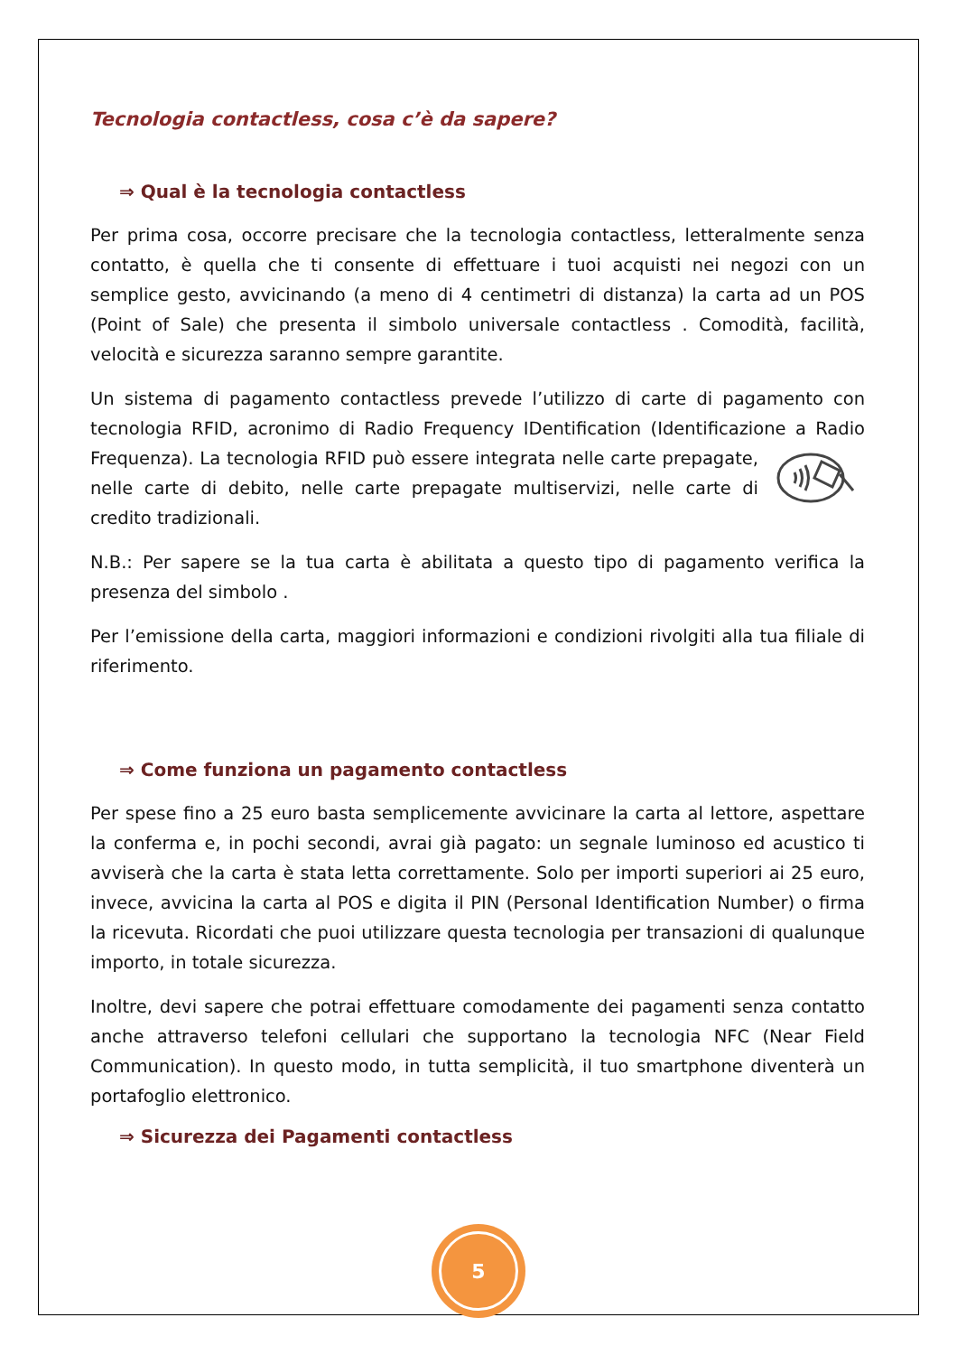Tecnologia contactless, cosa c’è da sapere?
⇒ Qual è la tecnologia contactless
Per prima cosa, occorre precisare che la tecnologia contactless, letteralmente senza contatto, è quella che ti consente di effettuare i tuoi acquisti nei negozi con un semplice gesto, avvicinando (a meno di 4 centimetri di distanza) la carta ad un POS (Point of Sale) che presenta il simbolo universale contactless . Comodità, facilità, velocità e sicurezza saranno sempre garantite.
Un sistema di pagamento contactless prevede l’utilizzo di carte di pagamento con tecnologia RFID, acronimo di Radio Frequency IDentification (Identificazione a Radio Frequenza). La tecnologia RFID può essere integrata nelle carte prepagate, nelle carte di debito, nelle carte prepagate multiservizi, nelle carte di credito tradizionali.
N.B.: Per sapere se la tua carta è abilitata a questo tipo di pagamento verifica la presenza del simbolo .
Per l’emissione della carta, maggiori informazioni e condizioni rivolgiti alla tua filiale di riferimento.
⇒ Come funziona un pagamento contactless
Per spese fino a 25 euro basta semplicemente avvicinare la carta al lettore, aspettare la conferma e, in pochi secondi, avrai già pagato: un segnale luminoso ed acustico ti avviserà che la carta è stata letta correttamente. Solo per importi superiori ai 25 euro, invece, avvicina la carta al POS e digita il PIN (Personal Identification Number) o firma la ricevuta. Ricordati che puoi utilizzare questa tecnologia per transazioni di qualunque importo, in totale sicurezza.
Inoltre, devi sapere che potrai effettuare comodamente dei pagamenti senza contatto anche attraverso telefoni cellulari che supportano la tecnologia NFC (Near Field Communication). In questo modo, in tutta semplicità, il tuo smartphone diventerà un portafoglio elettronico.
⇒ Sicurezza dei Pagamenti contactless
5